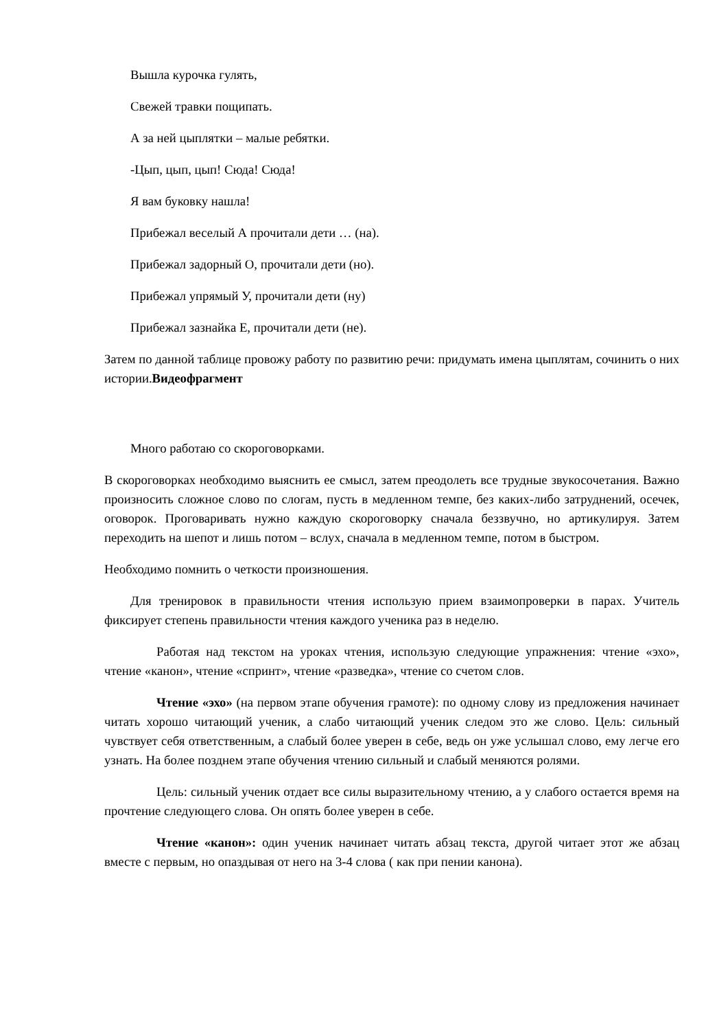Вышла курочка гулять,
Свежей травки пощипать.
А за ней цыплятки – малые ребятки.
-Цып, цып, цып! Сюда! Сюда!
Я вам буковку нашла!
Прибежал веселый А прочитали дети … (на).
Прибежал задорный О, прочитали дети (но).
Прибежал упрямый У, прочитали дети (ну)
Прибежал зазнайка Е, прочитали дети (не).
Затем по данной таблице провожу работу по развитию речи: придумать имена цыплятам, сочинить о них истории.Видеофрагмент
Много работаю со скороговорками.
В скороговорках необходимо выяснить ее смысл, затем преодолеть все трудные звукосочетания. Важно произносить сложное слово по слогам, пусть в медленном темпе, без каких-либо затруднений, осечек, оговорок. Проговаривать нужно каждую скороговорку сначала беззвучно, но артикулируя. Затем переходить на шепот и лишь потом – вслух, сначала в медленном темпе, потом в быстром.
Необходимо помнить о четкости произношения.
Для тренировок в правильности чтения использую прием взаимопроверки в парах. Учитель фиксирует степень правильности чтения каждого ученика раз в неделю.
Работая над текстом на уроках чтения, использую следующие упражнения: чтение «эхо», чтение «канон», чтение «спринт», чтение «разведка», чтение со счетом слов.
Чтение «эхо» (на первом этапе обучения грамоте): по одному слову из предложения начинает читать хорошо читающий ученик, а слабо читающий ученик следом это же слово. Цель: сильный чувствует себя ответственным, а слабый более уверен в себе, ведь он уже услышал слово, ему легче его узнать. На более позднем этапе обучения чтению сильный и слабый меняются ролями.
Цель: сильный ученик отдает все силы выразительному чтению, а у слабого остается время на прочтение следующего слова. Он опять более уверен в себе.
Чтение «канон»: один ученик начинает читать абзац текста, другой читает этот же абзац вместе с первым, но опаздывая от него на 3-4 слова ( как при пении канона).